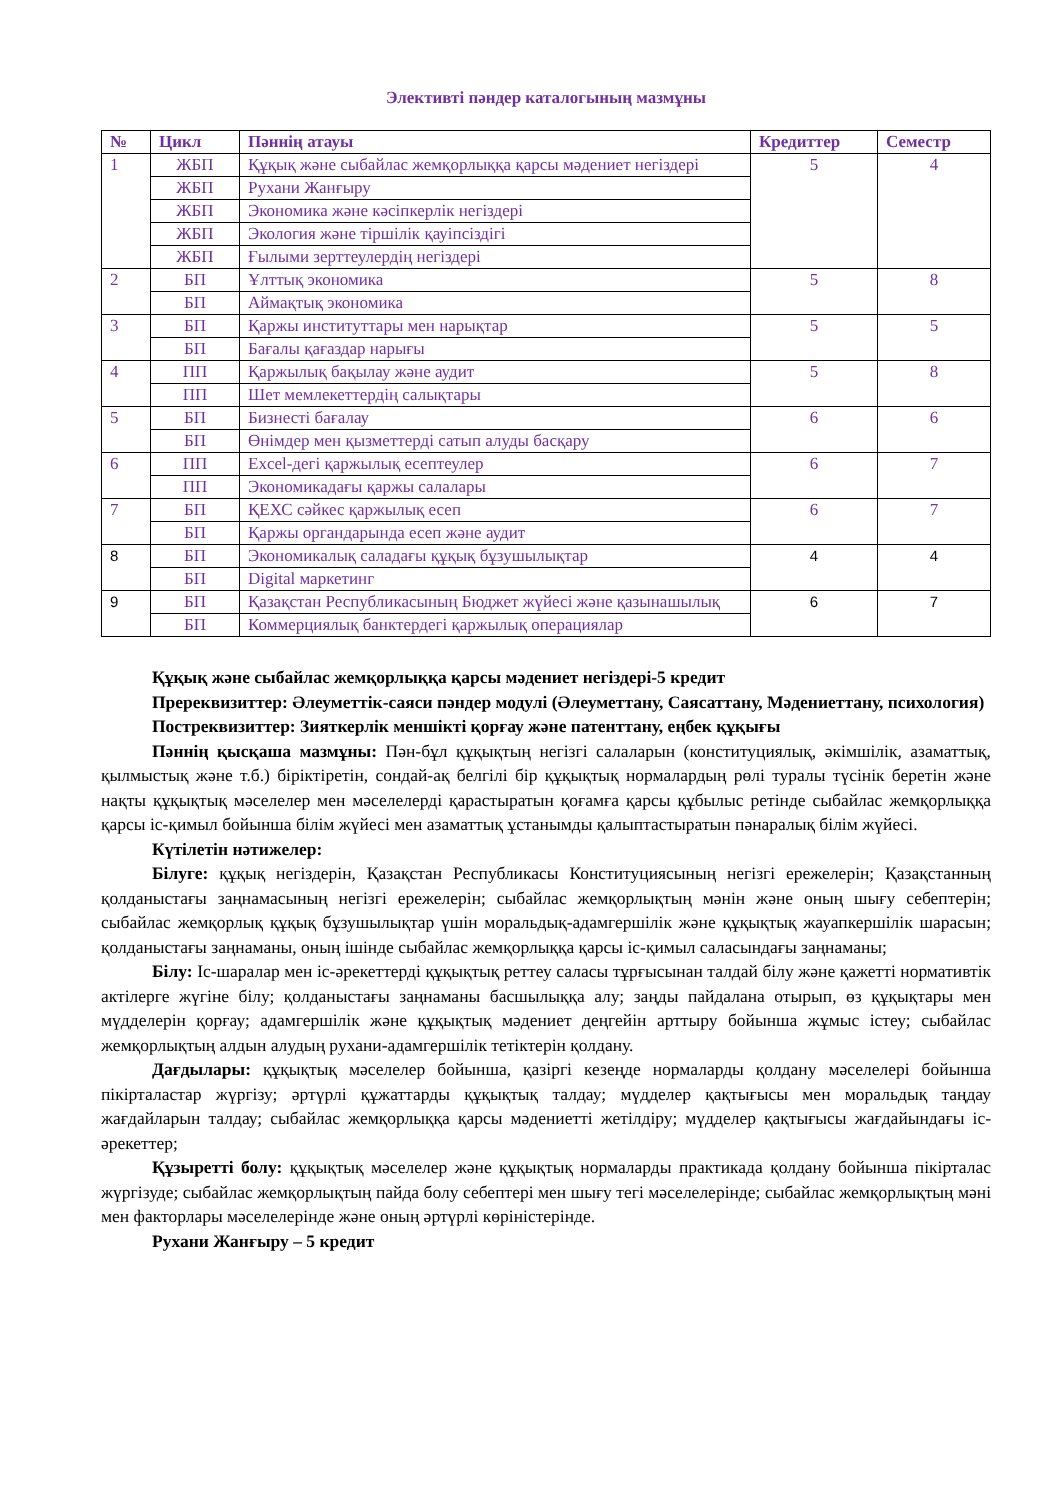Элективті пәндер каталогының мазмұны
| № | Цикл | Пәннің атауы | Кредиттер | Семестр |
| --- | --- | --- | --- | --- |
| 1 | ЖБП | Құқық және сыбайлас жемқорлыққа қарсы мәдениет негіздері | 5 | 4 |
| | ЖБП | Рухани Жанғыру | | |
| | ЖБП | Экономика және кәсіпкерлік негіздері | | |
| | ЖБП | Экология және тіршілік қауіпсіздігі | | |
| | ЖБП | Ғылыми зерттеулердің негіздері | | |
| 2 | БП | Ұлттық экономика | 5 | 8 |
| | БП | Аймақтық экономика | | |
| 3 | БП | Қаржы институттары мен нарықтар | 5 | 5 |
| | БП | Бағалы қағаздар нарығы | | |
| 4 | ПП | Қаржылық бақылау және аудит | 5 | 8 |
| | ПП | Шет мемлекеттердің салықтары | | |
| 5 | БП | Бизнесті бағалау | 6 | 6 |
| | БП | Өнімдер мен қызметтерді сатып алуды басқару | | |
| 6 | ПП | Excel-дегі қаржылық есептеулер | 6 | 7 |
| | ПП | Экономикадағы қаржы салалары | | |
| 7 | БП | ҚЕХС сәйкес қаржылық есеп | 6 | 7 |
| | БП | Қаржы органдарында есеп және аудит | | |
| 8 | БП | Экономикалық саладағы құқық бұзушылықтар | 4 | 4 |
| | БП | Digital маркетинг | | |
| 9 | БП | Қазақстан Республикасының Бюджет жүйесі және қазынашылық | 6 | 7 |
| | БП | Коммерциялық банктердегі қаржылық операциялар | | |
Құқық және сыбайлас жемқорлыққа қарсы мәдениет негіздері-5 кредит
Пререквизиттер: Әлеуметтік-саяси пәндер модулі (Әлеуметтану, Саясаттану, Мәдениеттану, психология)
Постреквизиттер: Зияткерлік меншікті қорғау және патенттану, еңбек құқығы
Пәннің қысқаша мазмұны: Пән-бұл құқықтың негізгі салаларын (конституциялық, әкімшілік, азаматтық, қылмыстық және т.б.) біріктіретін, сондай-ақ белгілі бір құқықтық нормалардың рөлі туралы түсінік беретін және нақты құқықтық мәселелер мен мәселелерді қарастыратын қоғамға қарсы құбылыс ретінде сыбайлас жемқорлыққа қарсы іс-қимыл бойынша білім жүйесі мен азаматтық ұстанымды қалыптастыратын пәнаралық білім жүйесі.
Күтілетін нәтижелер:
Білуге: құқық негіздерін, Қазақстан Республикасы Конституциясының негізгі ережелерін; Қазақстанның қолданыстағы заңнамасының негізгі ережелерін; сыбайлас жемқорлықтың мәнін және оның шығу себептерін; сыбайлас жемқорлық құқық бұзушылықтар үшін моральдық-адамгершілік және құқықтық жауапкершілік шарасын; қолданыстағы заңнаманы, оның ішінде сыбайлас жемқорлыққа қарсы іс-қимыл саласындағы заңнаманы;
Білу: Іс-шаралар мен іс-әрекеттерді құқықтық реттеу саласы тұрғысынан талдай білу және қажетті нормативтік актілерге жүгіне білу; қолданыстағы заңнаманы басшылыққа алу; заңды пайдалана отырып, өз құқықтары мен мүдделерін қорғау; адамгершілік және құқықтық мәдениет деңгейін арттыру бойынша жұмыс істеу; сыбайлас жемқорлықтың алдын алудың рухани-адамгершілік тетіктерін қолдану.
Дағдылары: құқықтық мәселелер бойынша, қазіргі кезеңде нормаларды қолдану мәселелері бойынша пікірталастар жүргізу; әртүрлі құжаттарды құқықтық талдау; мүдделер қақтығысы мен моральдық таңдау жағдайларын талдау; сыбайлас жемқорлыққа қарсы мәдениетті жетілдіру; мүдделер қақтығысы жағдайындағы іс-әрекеттер;
Құзыретті болу: құқықтық мәселелер және құқықтық нормаларды практикада қолдану бойынша пікірталас жүргізуде; сыбайлас жемқорлықтың пайда болу себептері мен шығу тегі мәселелерінде; сыбайлас жемқорлықтың мәні мен факторлары мәселелерінде және оның әртүрлі көріністерінде.
Рухани Жанғыру – 5 кредит